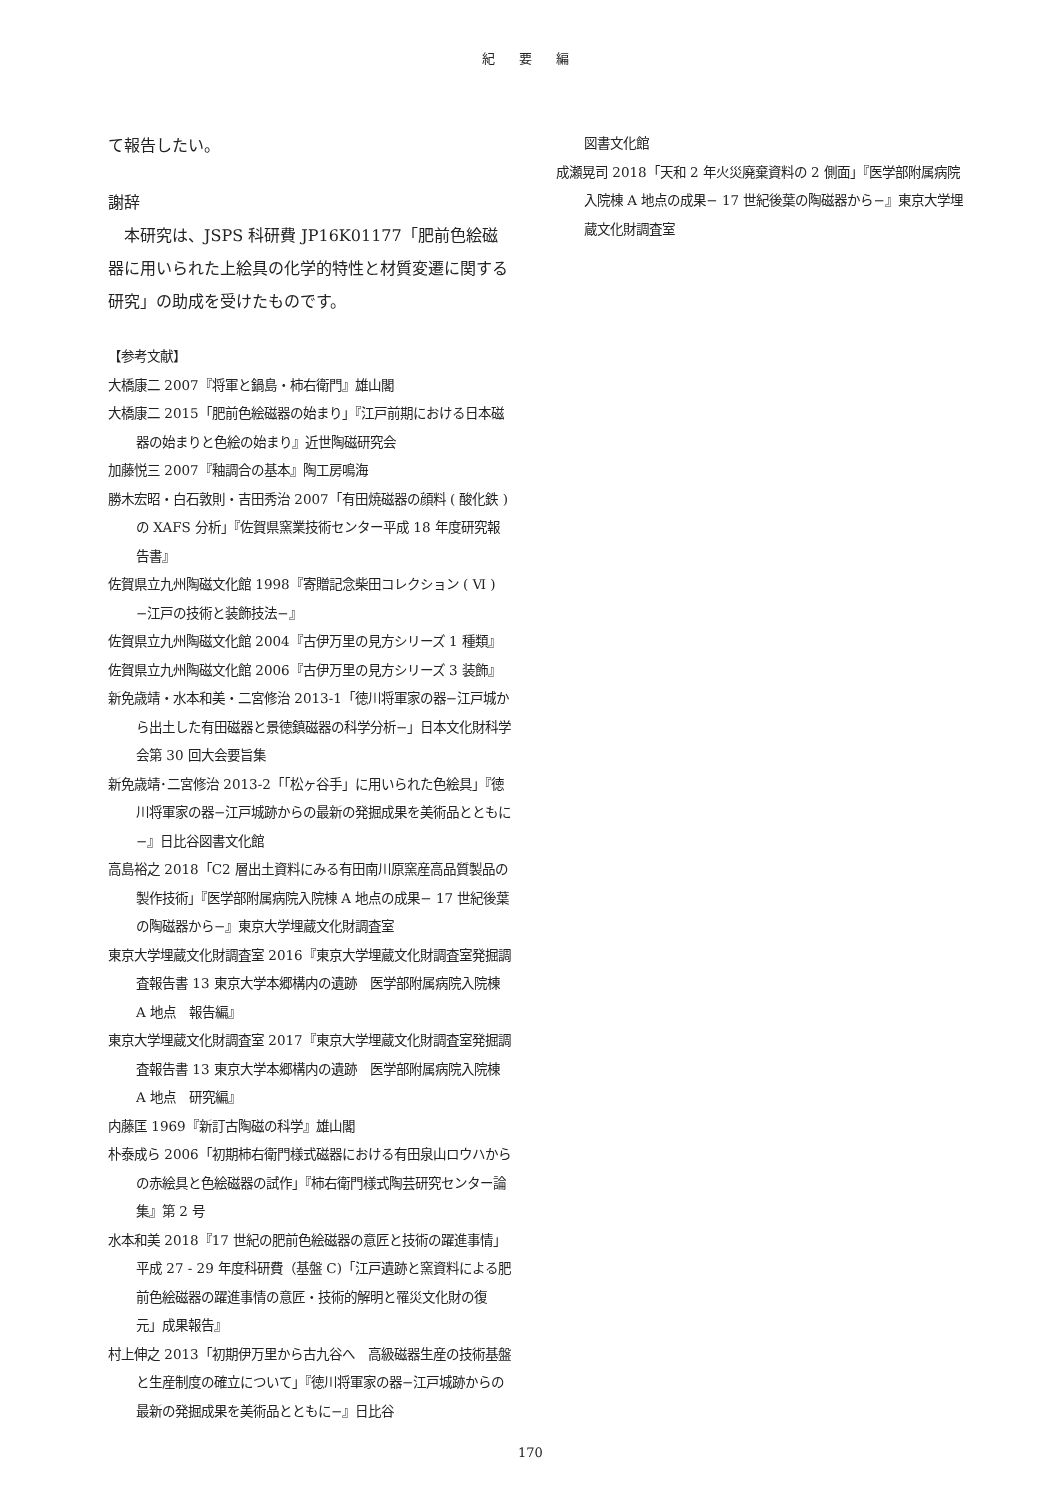紀 要 編
て報告したい。
謝辞
　本研究は、JSPS 科研費 JP16K01177「肥前色絵磁器に用いられた上絵具の化学的特性と材質変遷に関する研究」の助成を受けたものです。
【参考文献】
大橋康二 2007『将軍と鍋島・柿右衛門』雄山閣
大橋康二 2015「肥前色絵磁器の始まり」『江戸前期における日本磁器の始まりと色絵の始まり』近世陶磁研究会
加藤悦三 2007『釉調合の基本』陶工房鳴海
勝木宏昭・白石敦則・吉田秀治 2007「有田焼磁器の顔料 ( 酸化鉄 ) の XAFS 分析」『佐賀県窯業技術センター平成 18 年度研究報告書』
佐賀県立九州陶磁文化館 1998『寄贈記念柴田コレクション ( Ⅵ ) −江戸の技術と装飾技法−』
佐賀県立九州陶磁文化館 2004『古伊万里の見方シリーズ 1 種類』
佐賀県立九州陶磁文化館 2006『古伊万里の見方シリーズ 3 装飾』
新免歳靖・水本和美・二宮修治 2013-1「徳川将軍家の器−江戸城から出土した有田磁器と景徳鎮磁器の科学分析−」日本文化財科学会第 30 回大会要旨集
新免歳靖･二宮修治 2013-2「「松ヶ谷手」に用いられた色絵具」『徳川将軍家の器−江戸城跡からの最新の発掘成果を美術品とともに−』日比谷図書文化館
高島裕之 2018「C2 層出土資料にみる有田南川原窯産高品質製品の製作技術」『医学部附属病院入院棟 A 地点の成果− 17 世紀後葉の陶磁器から−』東京大学埋蔵文化財調査室
東京大学埋蔵文化財調査室 2016『東京大学埋蔵文化財調査室発掘調査報告書 13 東京大学本郷構内の遺跡　医学部附属病院入院棟 A 地点　報告編』
東京大学埋蔵文化財調査室 2017『東京大学埋蔵文化財調査室発掘調査報告書 13 東京大学本郷構内の遺跡　医学部附属病院入院棟 A 地点　研究編』
内藤匡 1969『新訂古陶磁の科学』雄山閣
朴泰成ら 2006「初期柿右衛門様式磁器における有田泉山ロウハからの赤絵具と色絵磁器の試作」『柿右衛門様式陶芸研究センター論集』第 2 号
水本和美 2018『17 世紀の肥前色絵磁器の意匠と技術の躍進事情」平成 27 - 29 年度科研費（基盤 C)「江戸遺跡と窯資料による肥前色絵磁器の躍進事情の意匠・技術的解明と罹災文化財の復元」成果報告』
村上伸之 2013「初期伊万里から古九谷へ　高級磁器生産の技術基盤と生産制度の確立について」『徳川将軍家の器−江戸城跡からの最新の発掘成果を美術品とともに−』日比谷
図書文化館
成瀬晃司 2018「天和 2 年火災廃棄資料の 2 側面」『医学部附属病院入院棟 A 地点の成果− 17 世紀後葉の陶磁器から−』東京大学埋蔵文化財調査室
170